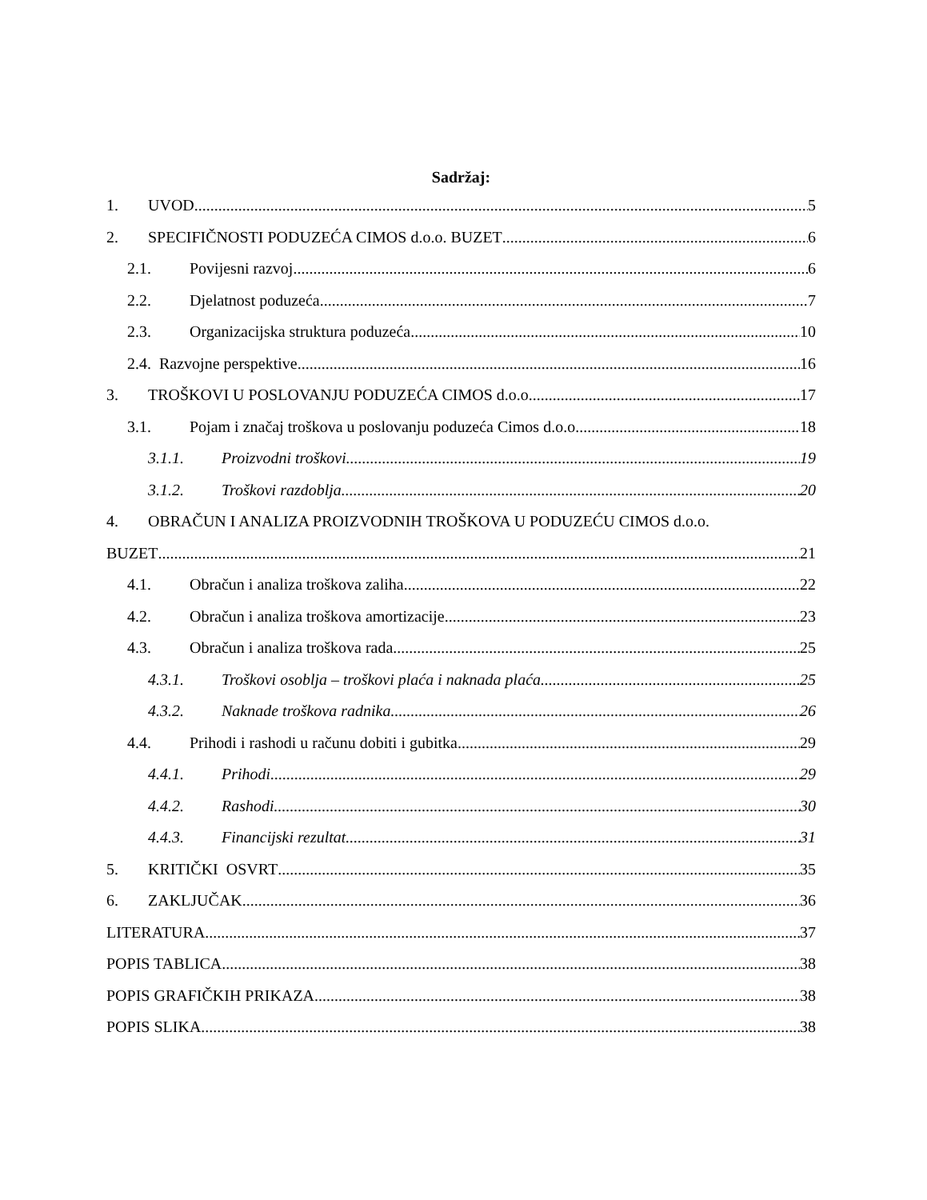Sadržaj:
1. UVOD 5
2. SPECIFIČNOSTI PODUZEĆA CIMOS d.o.o. BUZET 6
2.1. Povijesni razvoj 6
2.2. Djelatnost poduzeća 7
2.3. Organizacijska struktura poduzeća 10
2.4. Razvojne perspektive 16
3. TROŠKOVI U POSLOVANJU PODUZEĆA CIMOS d.o.o. 17
3.1. Pojam i značaj troškova u poslovanju poduzeća Cimos d.o.o. 18
3.1.1. Proizvodni troškovi 19
3.1.2. Troškovi razdoblja 20
4. OBRAČUN I ANALIZA PROIZVODNIH TROŠKOVA U PODUZEĆU CIMOS d.o.o.
BUZET 21
4.1. Obračun i analiza troškova zaliha 22
4.2. Obračun i analiza troškova amortizacije 23
4.3. Obračun i analiza troškova rada 25
4.3.1. Troškovi osoblja – troškovi plaća i naknada plaća 25
4.3.2. Naknade troškova radnika 26
4.4. Prihodi i rashodi u računu dobiti i gubitka 29
4.4.1. Prihodi 29
4.4.2. Rashodi 30
4.4.3. Financijski rezultat 31
5. KRITIČKI OSVRT 35
6. ZAKLJUČAK 36
LITERATURA 37
POPIS TABLICA 38
POPIS GRAFIČKIH PRIKAZA 38
POPIS SLIKA 38